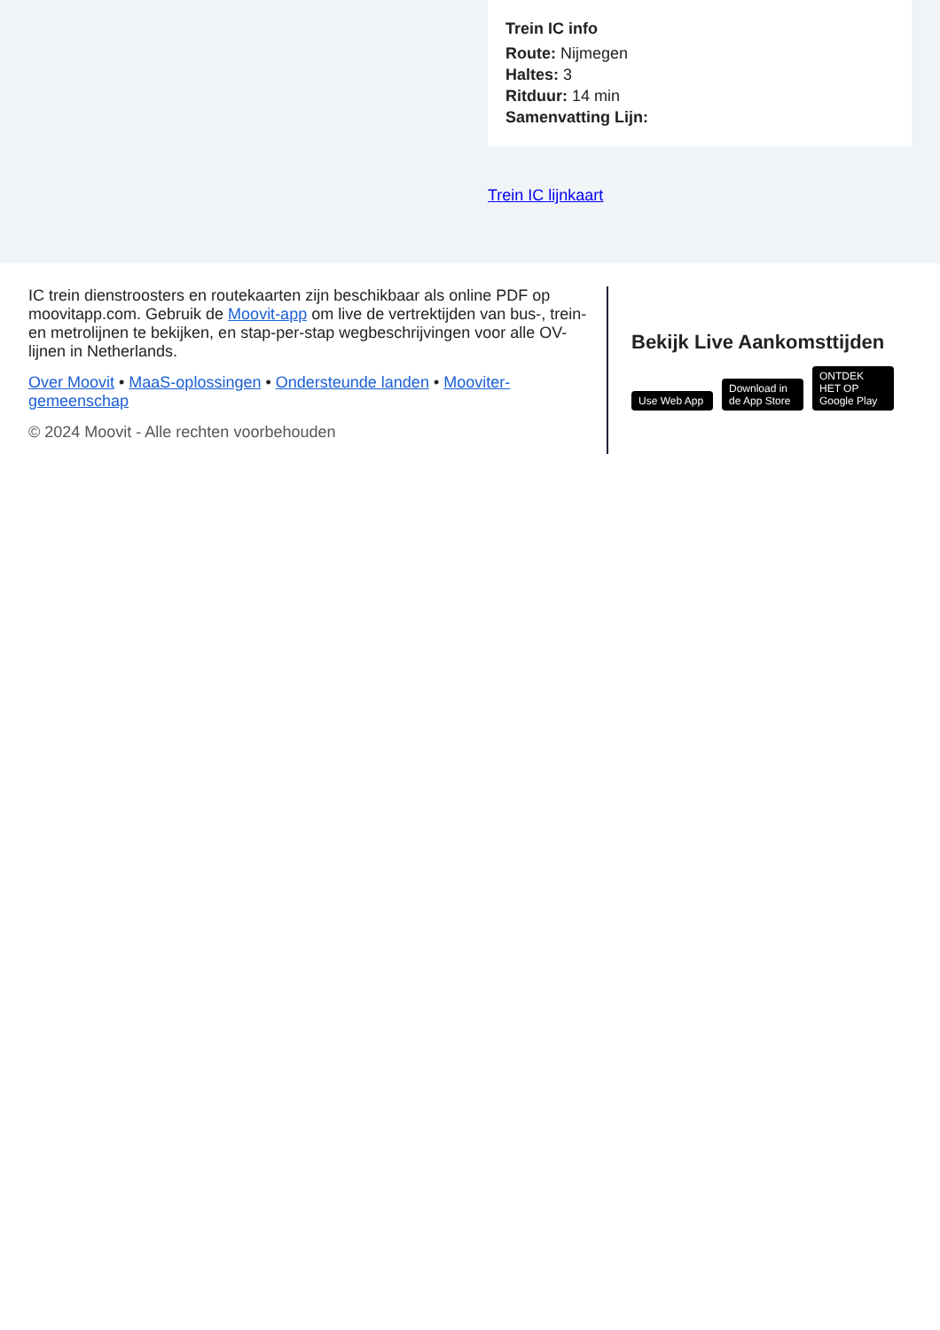Trein IC info
Route: Nijmegen
Haltes: 3
Ritduur: 14 min
Samenvatting Lijn:
Trein IC lijnkaart
IC trein dienstroosters en routekaarten zijn beschikbaar als online PDF op moovitapp.com. Gebruik de Moovit-app om live de vertrektijden van bus-, trein- en metrolijnen te bekijken, en stap-per-stap wegbeschrijvingen voor alle OV-lijnen in Netherlands.
Over Moovit • MaaS-oplossingen • Ondersteunde landen • Mooviter-gemeenschap
© 2024 Moovit - Alle rechten voorbehouden
Bekijk Live Aankomsttijden
Use Web App Download in de App Store ONTDEK HET OP Google Play